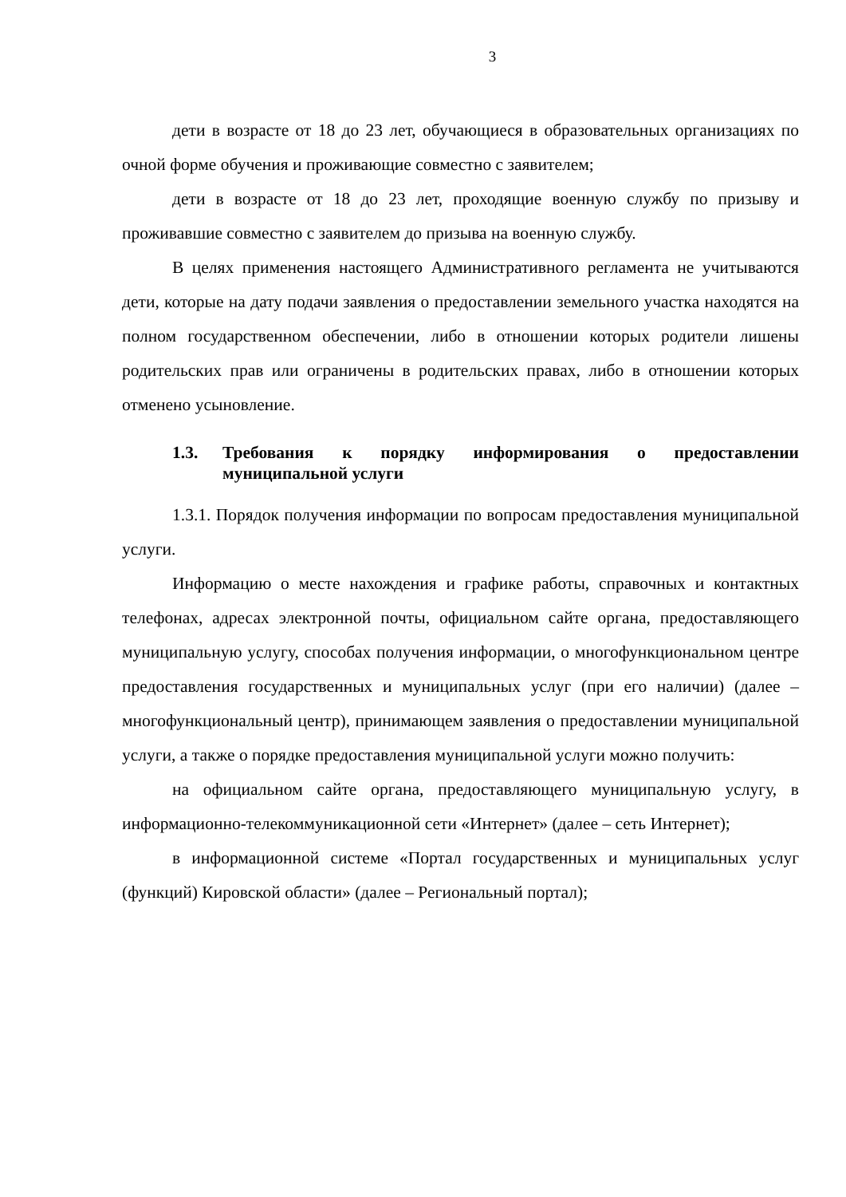3
дети в возрасте от 18 до 23 лет, обучающиеся в образовательных организациях по очной форме обучения и проживающие совместно с заявителем;
дети в возрасте от 18 до 23 лет, проходящие военную службу по призыву и проживавшие совместно с заявителем до призыва на военную службу.
В целях применения настоящего Административного регламента не учитываются дети, которые на дату подачи заявления о предоставлении земельного участка находятся на полном государственном обеспечении, либо в отношении которых родители лишены родительских прав или ограничены в родительских правах, либо в отношении которых отменено усыновление.
1.3. Требования к порядку информирования о предоставлении муниципальной услуги
1.3.1. Порядок получения информации по вопросам предоставления муниципальной услуги.
Информацию о месте нахождения и графике работы, справочных и контактных телефонах, адресах электронной почты, официальном сайте органа, предоставляющего муниципальную услугу, способах получения информации, о многофункциональном центре предоставления государственных и муниципальных услуг (при его наличии) (далее – многофункциональный центр), принимающем заявления о предоставлении муниципальной услуги, а также о порядке предоставления муниципальной услуги можно получить:
на официальном сайте органа, предоставляющего муниципальную услугу, в информационно-телекоммуникационной сети «Интернет» (далее – сеть Интернет);
в информационной системе «Портал государственных и муниципальных услуг (функций) Кировской области» (далее – Региональный портал);